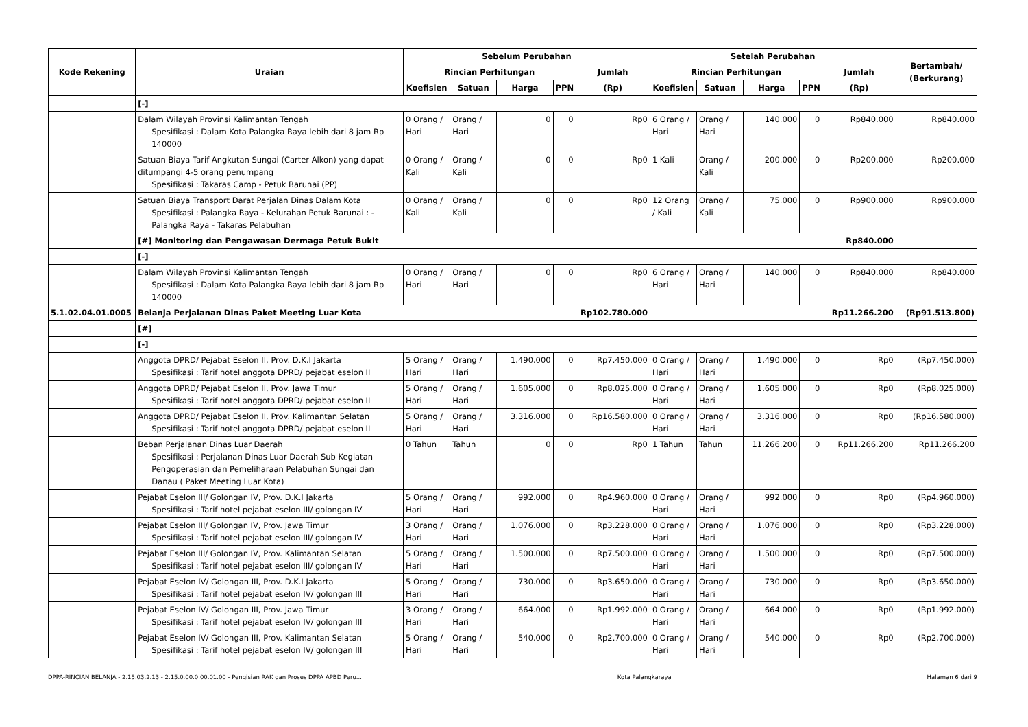| Kode Rekening | Uraian | Sebelum Perubahan | | | | | Setelah Perubahan | | | | | Bertambah/ (Berkurang) |
| --- | --- | --- | --- | --- | --- | --- | --- | --- | --- | --- | --- | --- |
| | | Rincian Perhitungan | | | | Jumlah | Rincian Perhitungan | | | | Jumlah | |
| | | Koefisien | Satuan | Harga | PPN | (Rp) | Koefisien | Satuan | Harga | PPN | (Rp) | |
| | [-] | | | | | | | | | | | |
| | Dalam Wilayah Provinsi Kalimantan Tengah Spesifikasi : Dalam Kota Palangka Raya lebih dari 8 jam Rp 140000 | 0 Orang / Hari | Orang / Hari | 0 | 0 | Rp0 | 6 Orang / Hari | Orang / Hari | 140.000 | 0 | Rp840.000 | Rp840.000 |
| | Satuan Biaya Tarif Angkutan Sungai (Carter Alkon) yang dapat ditumpangi 4-5 orang penumpang Spesifikasi : Takaras Camp - Petuk Barunai (PP) | 0 Orang / Kali | Orang / Kali | 0 | 0 | Rp0 | 1 Kali | Orang / Kali | 200.000 | 0 | Rp200.000 | Rp200.000 |
| | Satuan Biaya Transport Darat Perjalan Dinas Dalam Kota Spesifikasi : Palangka Raya - Kelurahan Petuk Barunai : - Palangka Raya - Takaras Pelabuhan | 0 Orang / Kali | Orang / Kali | 0 | 0 | Rp0 | 12 Orang / Kali | Orang / Kali | 75.000 | 0 | Rp900.000 | Rp900.000 |
| | [#] Monitoring dan Pengawasan Dermaga Petuk Bukit | | | | | | | | | | Rp840.000 | |
| | [-] | | | | | | | | | | | |
| | Dalam Wilayah Provinsi Kalimantan Tengah Spesifikasi : Dalam Kota Palangka Raya lebih dari 8 jam Rp 140000 | 0 Orang / Hari | Orang / Hari | 0 | 0 | Rp0 | 6 Orang / Hari | Orang / Hari | 140.000 | 0 | Rp840.000 | Rp840.000 |
| 5.1.02.04.01.0005 | Belanja Perjalanan Dinas Paket Meeting Luar Kota | | | | | Rp102.780.000 | | | | | Rp11.266.200 | (Rp91.513.800) |
| | [#] | | | | | | | | | | | |
| | [-] | | | | | | | | | | | |
| | Anggota DPRD/ Pejabat Eselon II, Prov. D.K.I Jakarta Spesifikasi : Tarif hotel anggota DPRD/ pejabat eselon II | 5 Orang / Hari | Orang / Hari | 1.490.000 | 0 | Rp7.450.000 | 0 Orang / Hari | Orang / Hari | 1.490.000 | 0 | Rp0 | (Rp7.450.000) |
| | Anggota DPRD/ Pejabat Eselon II, Prov. Jawa Timur Spesifikasi : Tarif hotel anggota DPRD/ pejabat eselon II | 5 Orang / Hari | Orang / Hari | 1.605.000 | 0 | Rp8.025.000 | 0 Orang / Hari | Orang / Hari | 1.605.000 | 0 | Rp0 | (Rp8.025.000) |
| | Anggota DPRD/ Pejabat Eselon II, Prov. Kalimantan Selatan Spesifikasi : Tarif hotel anggota DPRD/ pejabat eselon II | 5 Orang / Hari | Orang / Hari | 3.316.000 | 0 | Rp16.580.000 | 0 Orang / Hari | Orang / Hari | 3.316.000 | 0 | Rp0 | (Rp16.580.000) |
| | Beban Perjalanan Dinas Luar Daerah Spesifikasi : Perjalanan Dinas Luar Daerah Sub Kegiatan Pengoperasian dan Pemeliharaan Pelabuhan Sungai dan Danau ( Paket Meeting Luar Kota) | 0 Tahun | Tahun | 0 | 0 | Rp0 | 1 Tahun | Tahun | 11.266.200 | 0 | Rp11.266.200 | Rp11.266.200 |
| | Pejabat Eselon III/ Golongan IV, Prov. D.K.I Jakarta Spesifikasi : Tarif hotel pejabat eselon III/ golongan IV | 5 Orang / Hari | Orang / Hari | 992.000 | 0 | Rp4.960.000 | 0 Orang / Hari | Orang / Hari | 992.000 | 0 | Rp0 | (Rp4.960.000) |
| | Pejabat Eselon III/ Golongan IV, Prov. Jawa Timur Spesifikasi : Tarif hotel pejabat eselon III/ golongan IV | 3 Orang / Hari | Orang / Hari | 1.076.000 | 0 | Rp3.228.000 | 0 Orang / Hari | Orang / Hari | 1.076.000 | 0 | Rp0 | (Rp3.228.000) |
| | Pejabat Eselon III/ Golongan IV, Prov. Kalimantan Selatan Spesifikasi : Tarif hotel pejabat eselon III/ golongan IV | 5 Orang / Hari | Orang / Hari | 1.500.000 | 0 | Rp7.500.000 | 0 Orang / Hari | Orang / Hari | 1.500.000 | 0 | Rp0 | (Rp7.500.000) |
| | Pejabat Eselon IV/ Golongan III, Prov. D.K.I Jakarta Spesifikasi : Tarif hotel pejabat eselon IV/ golongan III | 5 Orang / Hari | Orang / Hari | 730.000 | 0 | Rp3.650.000 | 0 Orang / Hari | Orang / Hari | 730.000 | 0 | Rp0 | (Rp3.650.000) |
| | Pejabat Eselon IV/ Golongan III, Prov. Jawa Timur Spesifikasi : Tarif hotel pejabat eselon IV/ golongan III | 3 Orang / Hari | Orang / Hari | 664.000 | 0 | Rp1.992.000 | 0 Orang / Hari | Orang / Hari | 664.000 | 0 | Rp0 | (Rp1.992.000) |
| | Pejabat Eselon IV/ Golongan III, Prov. Kalimantan Selatan Spesifikasi : Tarif hotel pejabat eselon IV/ golongan III | 5 Orang / Hari | Orang / Hari | 540.000 | 0 | Rp2.700.000 | 0 Orang / Hari | Orang / Hari | 540.000 | 0 | Rp0 | (Rp2.700.000) |
DPPA-RINCIAN BELANJA - 2.15.03.2.13 - 2.15.0.00.0.00.01.00 - Pengisian RAK dan Proses DPPA APBD Peru... Kota Palangkaraya Halaman 6 dari 9